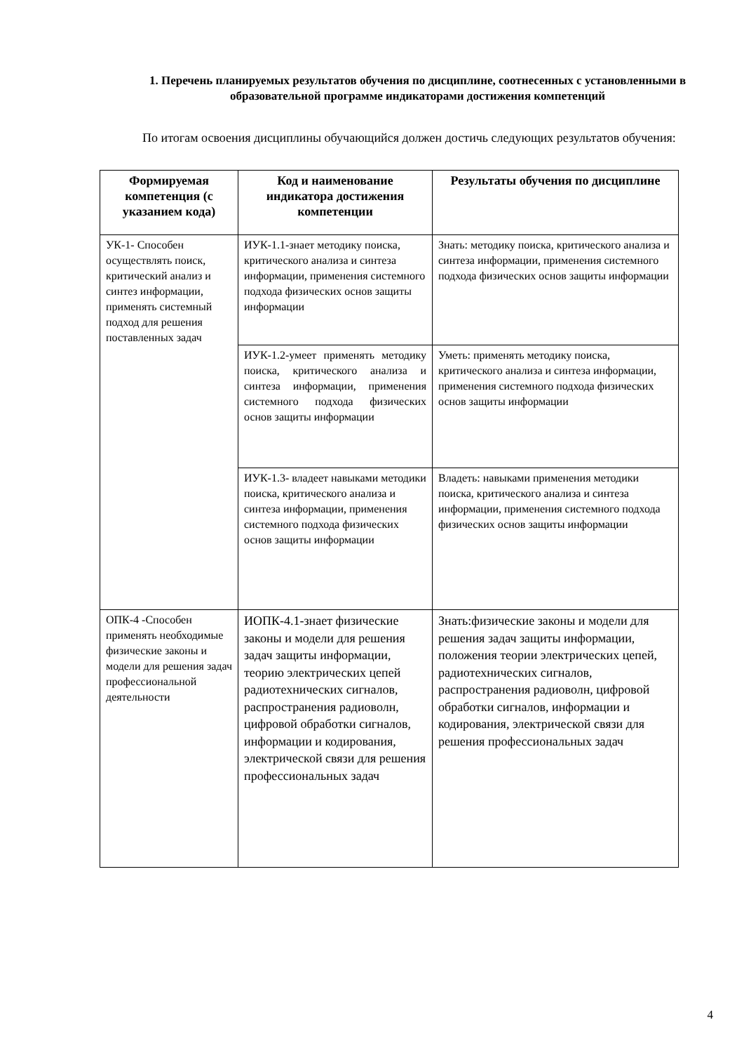1. Перечень планируемых результатов обучения по дисциплине, соотнесенных с установленными в образовательной программе индикаторами достижения компетенций
По итогам освоения дисциплины обучающийся должен достичь следующих результатов обучения:
| Формируемая компетенция (с указанием кода) | Код и наименование индикатора достижения компетенции | Результаты обучения по дисциплине |
| --- | --- | --- |
| УК-1- Способен осуществлять поиск, критический анализ и синтез информации, применять системный подход для решения поставленных задач | ИУК-1.1-знает методику поиска, критического анализа и синтеза информации, применения системного подхода физических основ защиты информации | Знать: методику поиска, критического анализа и синтеза информации, применения системного подхода физических основ защиты информации |
| | ИУК-1.2-умеет применять методику поиска, критического анализа и синтеза информации, применения системного подхода физических основ защиты информации | Уметь: применять методику поиска, критического анализа и синтеза информации, применения системного подхода физических основ защиты информации |
| | ИУК-1.3- владеет навыками методики поиска, критического анализа и синтеза информации, применения системного подхода физических основ защиты информации | Владеть: навыками применения методики поиска, критического анализа и синтеза информации, применения системного подхода физических основ защиты информации |
| ОПК-4 -Способен применять необходимые физические законы и модели для решения задач профессиональной деятельности | ИОПК-4.1-знает физические законы и модели для решения задач защиты информации, теорию электрических цепей радиотехнических сигналов, распространения радиоволн, цифровой обработки сигналов, информации и кодирования, электрической связи для решения профессиональных задач | Знать:физические законы и модели для решения задач защиты информации, положения теории электрических цепей, радиотехнических сигналов, распространения радиоволн, цифровой обработки сигналов, информации и кодирования, электрической связи для решения профессиональных задач |
4